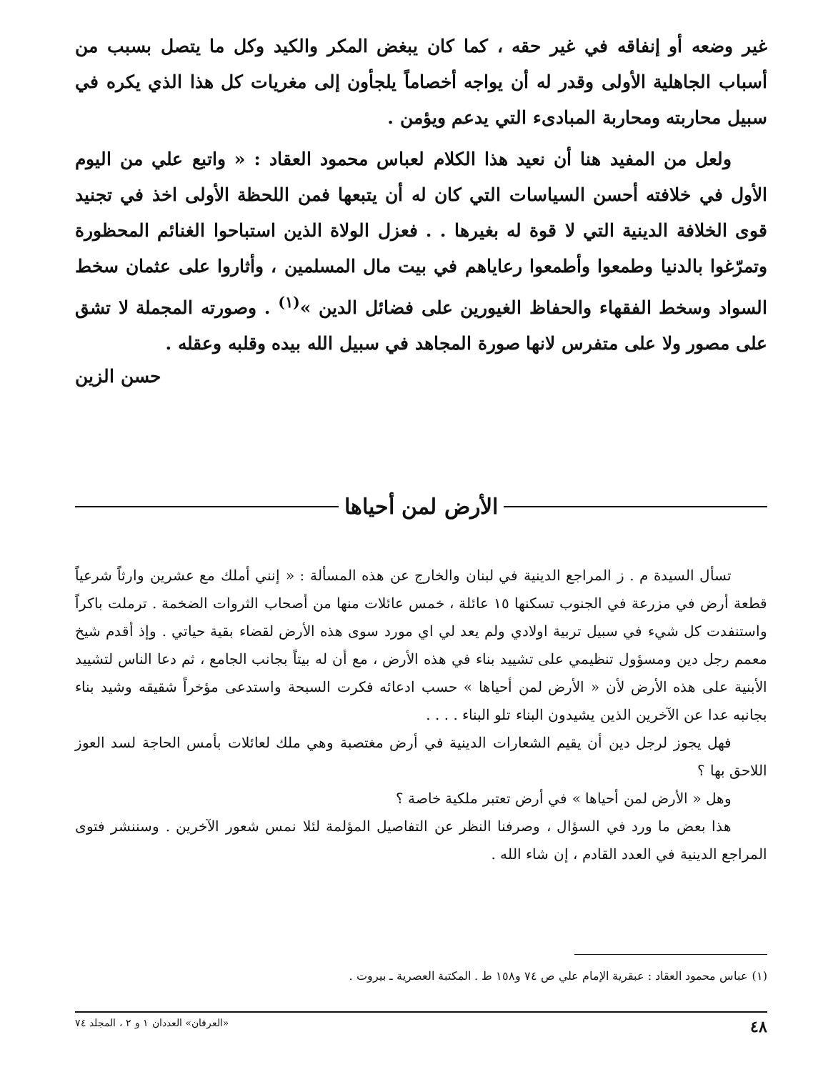غير وضعه أو إنفاقه في غير حقه ، كما كان يبغض المكر والكيد وكل ما يتصل بسبب من أسباب الجاهلية الأولى وقدر له أن يواجه أخصاماً يلجأون إلى مغريات كل هذا الذي يكره في سبيل محاربته ومحاربة المبادىء التي يدعم ويؤمن .
ولعل من المفيد هنا أن نعيد هذا الكلام لعباس محمود العقاد : « واتبع علي من اليوم الأول في خلافته أحسن السياسات التي كان له أن يتبعها فمن اللحظة الأولى اخذ في تجنيد قوى الخلافة الدينية التي لا قوة له بغيرها . . فعزل الولاة الذين استباحوا الغنائم المحظورة وتمرّغوا بالدنيا وطمعوا وأطمعوا رعاياهم في بيت مال المسلمين ، وأثاروا على عثمان سخط السواد وسخط الفقهاء والحفاظ الغيورين على فضائل الدين »<sup>(١)</sup> . وصورته المجملة لا تشق على مصور ولا على متفرس لانها صورة المجاهد في سبيل الله بيده وقلبه وعقله .
حسن الزين
الأرض لمن أحياها
تسأل السيدة م . ز المراجع الدينية في لبنان والخارج عن هذه المسألة : « إنني أملك مع عشرين وارثاً شرعياً قطعة أرض في مزرعة في الجنوب تسكنها ١٥ عائلة ، خمس عائلات منها من أصحاب الثروات الضخمة . ترملت باكراً واستنفدت كل شيء في سبيل تربية اولادي ولم يعد لي اي مورد سوى هذه الأرض لقضاء بقية حياتي . وإذ أقدم شيخ معمم رجل دين ومسؤول تنظيمي على تشييد بناء في هذه الأرض ، مع أن له بيتاً بجانب الجامع ، ثم دعا الناس لتشييد الأبنية على هذه الأرض لأن « الأرض لمن أحياها » حسب ادعائه فكرت السبحة واستدعى مؤخراً شقيقه وشيد بناء بجانبه عدا عن الآخرين الذين يشيدون البناء تلو البناء . . . .
فهل يجوز لرجل دين أن يقيم الشعارات الدينية في أرض مغتصبة وهي ملك لعائلات بأمس الحاجة لسد العوز اللاحق بها ؟
وهل « الأرض لمن أحياها » في أرض تعتبر ملكية خاصة ؟
هذا بعض ما ورد في السؤال ، وصرفنا النظر عن التفاصيل المؤلمة لئلا نمس شعور الآخرين . وسننشر فتوى المراجع الدينية في العدد القادم ، إن شاء الله .
(١) عباس محمود العقاد : عبقرية الإمام علي ص ٧٤ و١٥٨ ط . المكتبة العصرية ـ بيروت .
٤٨ «العرفان» العددان ١ و ٢ ، المجلد ٧٤